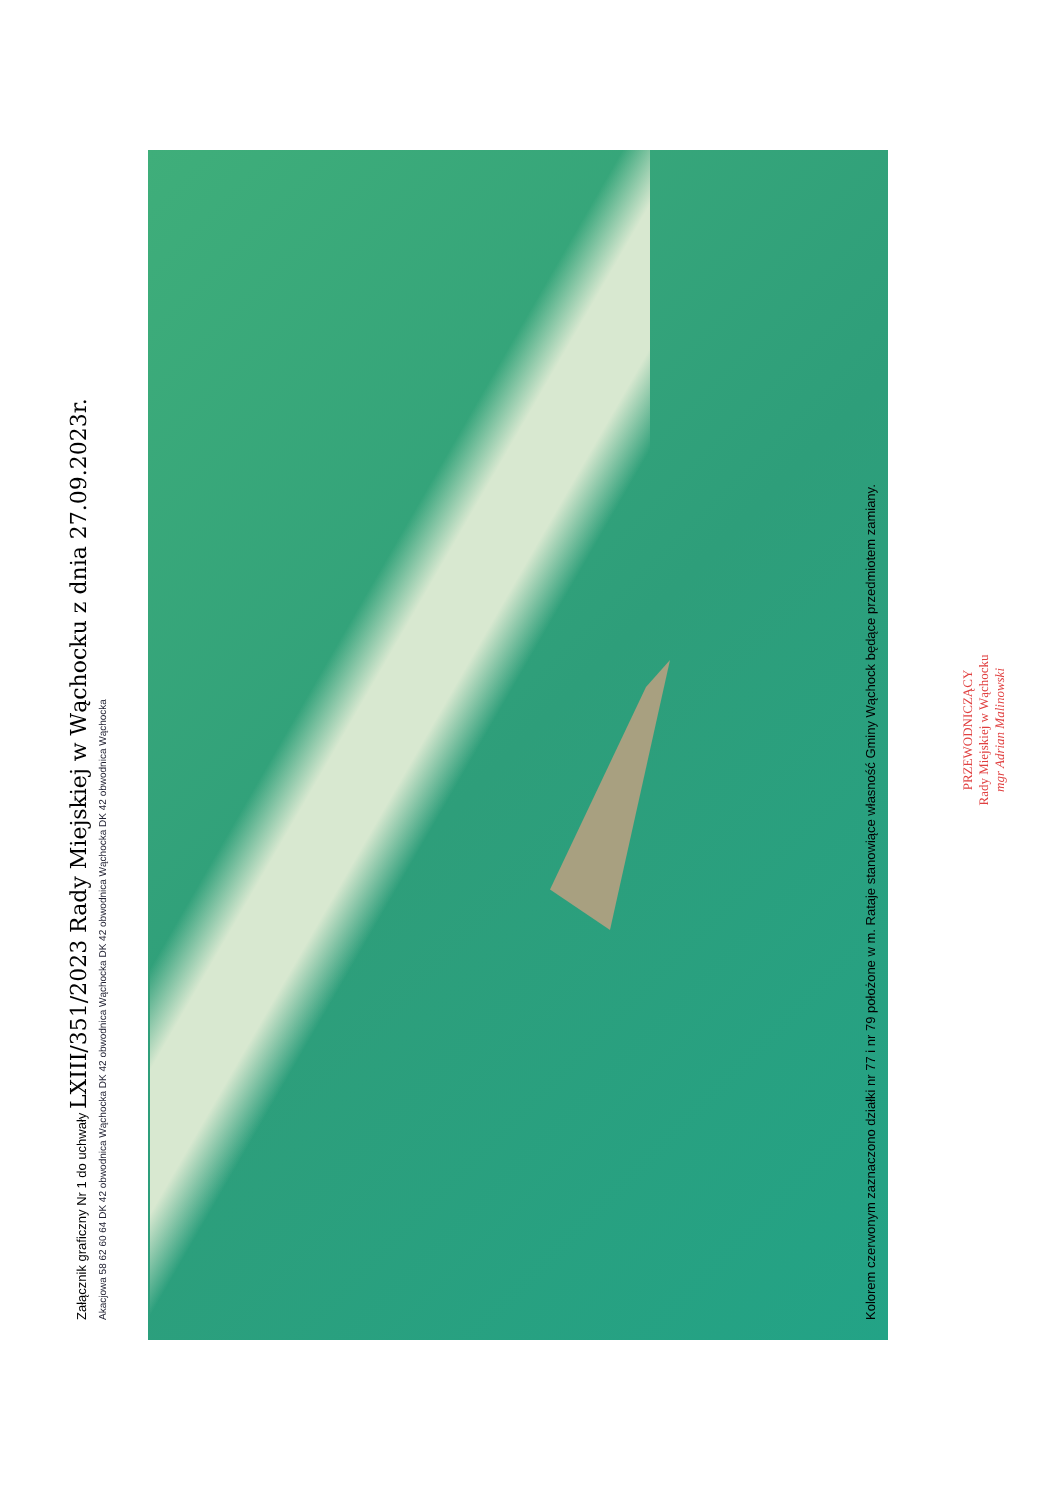Załącznik graficzny Nr 1 do uchwały LXIII/351/2023 Rady Miejskiej w Wąchocku z dnia 27.09.2023r.
Akacjowa 58 62 60 64 DK 42 obwodnica Wąchocka DK 42 obwodnica Wąchocka DK 42 obwodnica Wąchocka DK 42 obwodnica Wąchocka
Kolorem czerwonym zaznaczono działki nr 77 i nr 79 położone w m. Rataje stanowiące własność Gminy Wąchock będące przedmiotem zamiany.
PRZEWODNICZĄCY
Rady Miejskiej w Wąchocku
mgr Adrian Malinowski